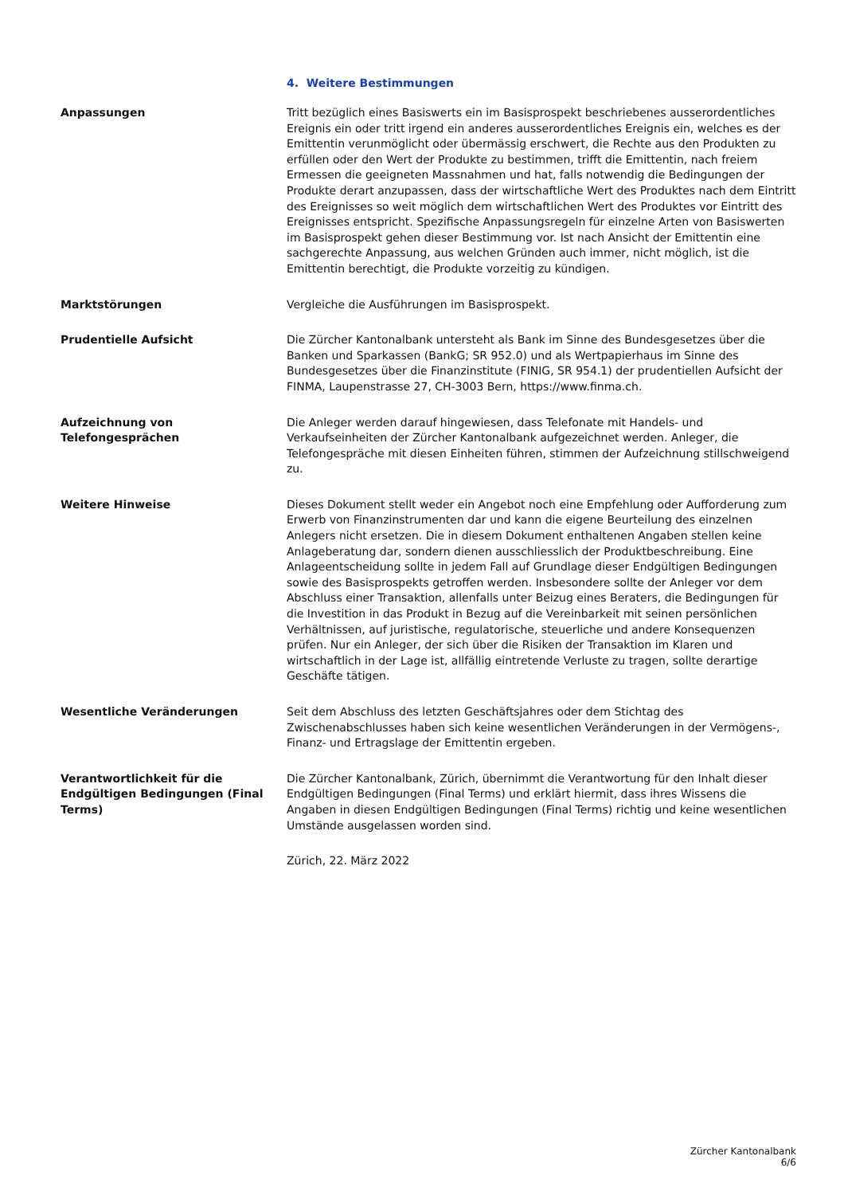4. Weitere Bestimmungen
Anpassungen Tritt bezüglich eines Basiswerts ein im Basisprospekt beschriebenes ausserordentliches Ereignis ein oder tritt irgend ein anderes ausserordentliches Ereignis ein, welches es der Emittentin verunmöglicht oder übermässig erschwert, die Rechte aus den Produkten zu erfüllen oder den Wert der Produkte zu bestimmen, trifft die Emittentin, nach freiem Ermessen die geeigneten Massnahmen und hat, falls notwendig die Bedingungen der Produkte derart anzupassen, dass der wirtschaftliche Wert des Produktes nach dem Eintritt des Ereignisses so weit möglich dem wirtschaftlichen Wert des Produktes vor Eintritt des Ereignisses entspricht. Spezifische Anpassungsregeln für einzelne Arten von Basiswerten im Basisprospekt gehen dieser Bestimmung vor. Ist nach Ansicht der Emittentin eine sachgerechte Anpassung, aus welchen Gründen auch immer, nicht möglich, ist die Emittentin berechtigt, die Produkte vorzeitig zu kündigen.
Marktstörungen Vergleiche die Ausführungen im Basisprospekt.
Prudentielle Aufsicht Die Zürcher Kantonalbank untersteht als Bank im Sinne des Bundesgesetzes über die Banken und Sparkassen (BankG; SR 952.0) und als Wertpapierhaus im Sinne des Bundesgesetzes über die Finanzinstitute (FINIG, SR 954.1) der prudentiellen Aufsicht der FINMA, Laupenstrasse 27, CH-3003 Bern, https://www.finma.ch.
Aufzeichnung von Telefongesprächen
Die Anleger werden darauf hingewiesen, dass Telefonate mit Handels- und Verkaufseinheiten der Zürcher Kantonalbank aufgezeichnet werden. Anleger, die Telefongespräche mit diesen Einheiten führen, stimmen der Aufzeichnung stillschweigend zu.
Weitere Hinweise Dieses Dokument stellt weder ein Angebot noch eine Empfehlung oder Aufforderung zum Erwerb von Finanzinstrumenten dar und kann die eigene Beurteilung des einzelnen Anlegers nicht ersetzen. Die in diesem Dokument enthaltenen Angaben stellen keine Anlageberatung dar, sondern dienen ausschliesslich der Produktbeschreibung. Eine Anlageentscheidung sollte in jedem Fall auf Grundlage dieser Endgültigen Bedingungen sowie des Basisprospekts getroffen werden. Insbesondere sollte der Anleger vor dem Abschluss einer Transaktion, allenfalls unter Beizug eines Beraters, die Bedingungen für die Investition in das Produkt in Bezug auf die Vereinbarkeit mit seinen persönlichen Verhältnissen, auf juristische, regulatorische, steuerliche und andere Konsequenzen prüfen. Nur ein Anleger, der sich über die Risiken der Transaktion im Klaren und wirtschaftlich in der Lage ist, allfällig eintretende Verluste zu tragen, sollte derartige Geschäfte tätigen.
Wesentliche Veränderungen Seit dem Abschluss des letzten Geschäftsjahres oder dem Stichtag des Zwischenabschlusses haben sich keine wesentlichen Veränderungen in der Vermögens-, Finanz- und Ertragslage der Emittentin ergeben.
Verantwortlichkeit für die Endgültigen Bedingungen (Final Terms)
Die Zürcher Kantonalbank, Zürich, übernimmt die Verantwortung für den Inhalt dieser Endgültigen Bedingungen (Final Terms) und erklärt hiermit, dass ihres Wissens die Angaben in diesen Endgültigen Bedingungen (Final Terms) richtig und keine wesentlichen Umstände ausgelassen worden sind.
Zürich, 22. März 2022
Zürcher Kantonalbank
6/6